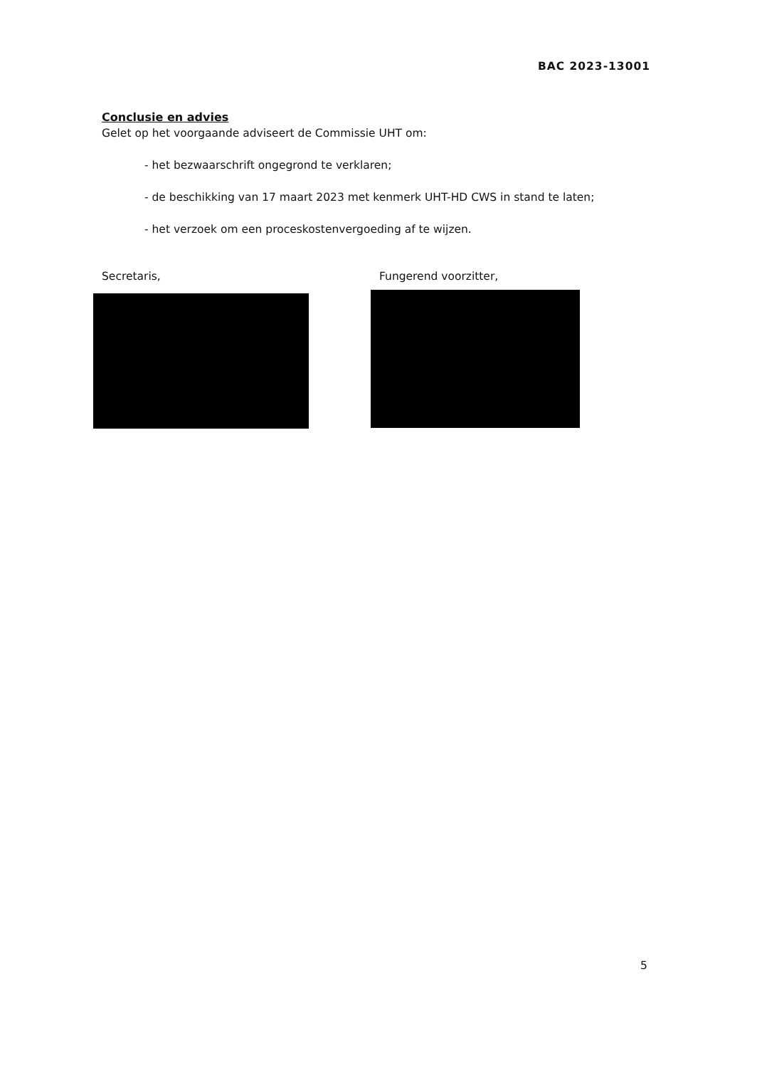BAC 2023-13001
Conclusie en advies
Gelet op het voorgaande adviseert de Commissie UHT om:
- het bezwaarschrift ongegrond te verklaren;
- de beschikking van 17 maart 2023 met kenmerk UHT-HD CWS in stand te laten;
- het verzoek om een proceskostenvergoeding af te wijzen.
Secretaris, Fungerend voorzitter,
5